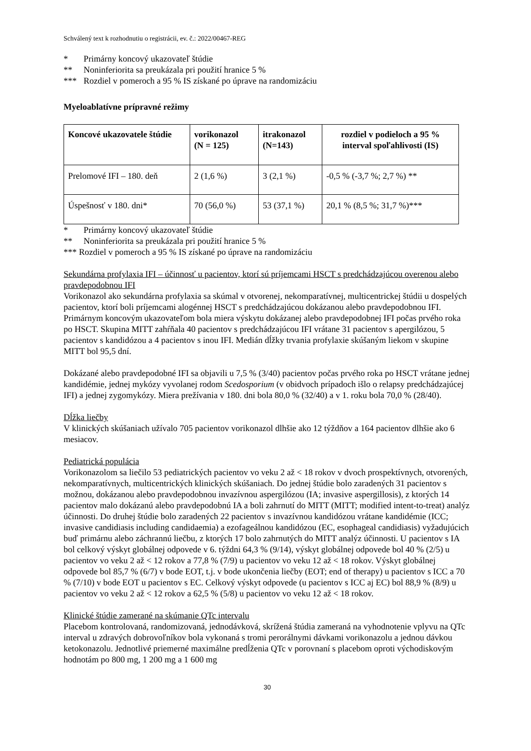Schválený text k rozhodnutiu o registrácii, ev. č.: 2022/00467-REG
* Primárny koncový ukazovateľ štúdie
** Noninferiorita sa preukázala pri použití hranice 5 %
*** Rozdiel v pomeroch a 95 % IS získané po úprave na randomizáciu
Myeloablatívne prípravné režimy
| Koncové ukazovatele štúdie | vorikonazol (N = 125) | itrakonazol (N=143) | rozdiel v podieloch a 95 % interval spoľahlivosti (IS) |
| --- | --- | --- | --- |
| Prelomové IFI – 180. deň | 2 (1,6 %) | 3 (2,1 %) | -0,5 % (-3,7 %; 2,7 %) ** |
| Úspešnosť v 180. dni* | 70 (56,0 %) | 53 (37,1 %) | 20,1 % (8,5 %; 31,7 %)*** |
* Primárny koncový ukazovateľ štúdie
** Noninferiorita sa preukázala pri použití hranice 5 %
*** Rozdiel v pomeroch a 95 % IS získané po úprave na randomizáciu
Sekundárna profylaxia IFI – účinnosť u pacientov, ktorí sú príjemcami HSCT s predchádzajúcou overenou alebo pravdepodobnou IFI
Vorikonazol ako sekundárna profylaxia sa skúmal v otvorenej, nekomparatívnej, multicentrickej štúdii u dospelých pacientov, ktorí boli príjemcami alogénnej HSCT s predchádzajúcou dokázanou alebo pravdepodobnou IFI. Primárnym koncovým ukazovateľom bola miera výskytu dokázanej alebo pravdepodobnej IFI počas prvého roka po HSCT. Skupina MITT zahŕňala 40 pacientov s predchádzajúcou IFI vrátane 31 pacientov s apergilózou, 5 pacientov s kandidózou a 4 pacientov s inou IFI. Medián dĺžky trvania profylaxie skúšaným liekom v skupine MITT bol 95,5 dní.
Dokázané alebo pravdepodobné IFI sa objavili u 7,5 % (3/40) pacientov počas prvého roka po HSCT vrátane jednej kandidémie, jednej mykózy vyvolanej rodom Scedosporium (v obidvoch prípadoch išlo o relapsy predchádzajúcej IFI) a jednej zygomykózy. Miera prežívania v 180. dni bola 80,0 % (32/40) a v 1. roku bola 70,0 % (28/40).
Dĺžka liečby
V klinických skúšaniach užívalo 705 pacientov vorikonazol dlhšie ako 12 týždňov a 164 pacientov dlhšie ako 6 mesiacov.
Pediatrická populácia
Vorikonazolom sa liečilo 53 pediatrických pacientov vo veku 2 až < 18 rokov v dvoch prospektívnych, otvorených, nekomparatívnych, multicentrických klinických skúšaniach. Do jednej štúdie bolo zaradených 31 pacientov s možnou, dokázanou alebo pravdepodobnou invazívnou aspergilózou (IA; invasive aspergillosis), z ktorých 14 pacientov malo dokázanú alebo pravdepodobnú IA a boli zahrnutí do MITT (MITT; modified intent-to-treat) analýz účinnosti. Do druhej štúdie bolo zaradených 22 pacientov s invazívnou kandidózou vrátane kandidémie (ICC; invasive candidiasis including candidaemia) a ezofageálnou kandidózou (EC, esophageal candidiasis) vyžadujúcich buď primárnu alebo záchrannú liečbu, z ktorých 17 bolo zahrnutých do MITT analýz účinnosti. U pacientov s IA bol celkový výskyt globálnej odpovede v 6. týždni 64,3 % (9/14), výskyt globálnej odpovede bol 40 % (2/5) u pacientov vo veku 2 až < 12 rokov a 77,8 % (7/9) u pacientov vo veku 12 až < 18 rokov. Výskyt globálnej odpovede bol 85,7 % (6/7) v bode EOT, t.j. v bode ukončenia liečby (EOT; end of therapy) u pacientov s ICC a 70 % (7/10) v bode EOT u pacientov s EC. Celkový výskyt odpovede (u pacientov s ICC aj EC) bol 88,9 % (8/9) u pacientov vo veku 2 až < 12 rokov a 62,5 % (5/8) u pacientov vo veku 12 až < 18 rokov.
Klinické štúdie zamerané na skúmanie QTc intervalu
Placebom kontrolovaná, randomizovaná, jednodávková, skrížená štúdia zameraná na vyhodnotenie vplyvu na QTc interval u zdravých dobrovoľníkov bola vykonaná s tromi perorálnymi dávkami vorikonazolu a jednou dávkou ketokonazolu. Jednotlivé priemerné maximálne predĺženia QTc v porovnaní s placebom oproti východiskovým hodnotám po 800 mg, 1 200 mg a 1 600 mg
30